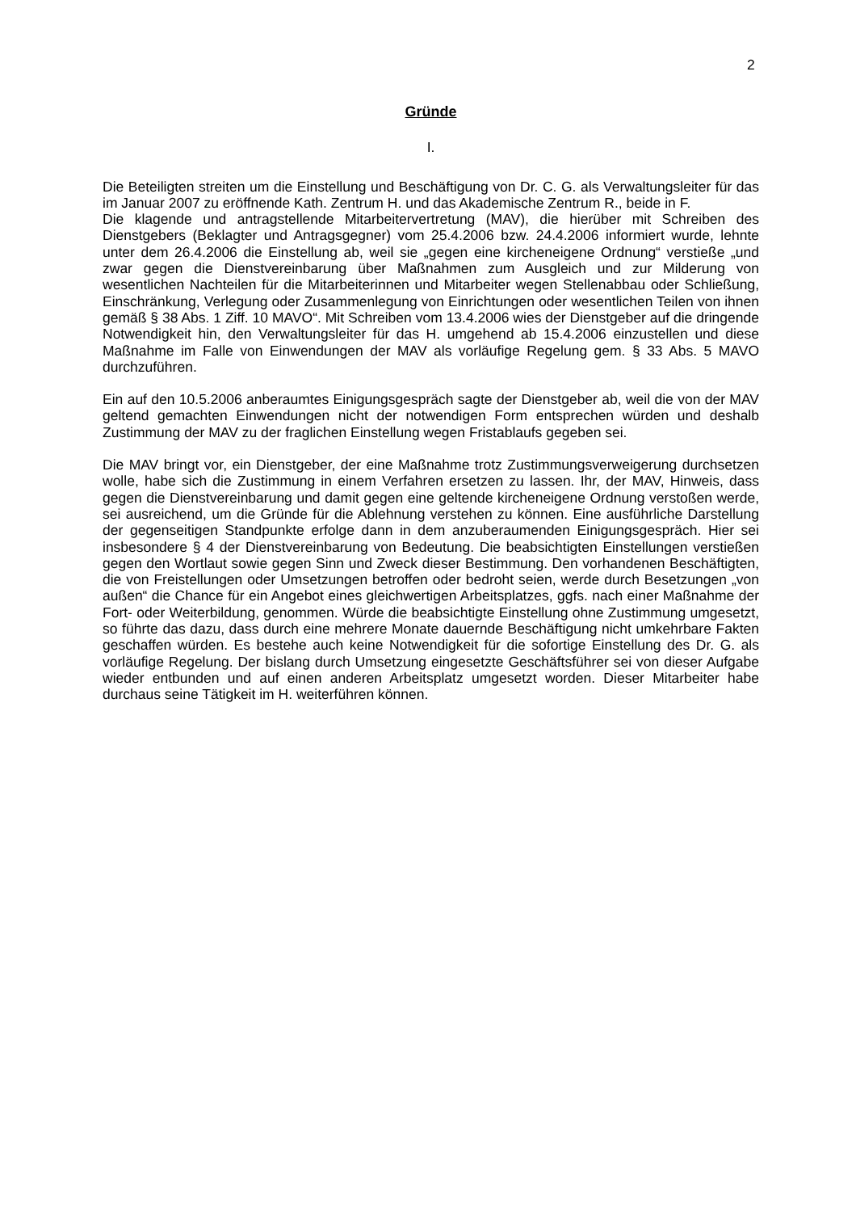2
Gründe
I.
Die Beteiligten streiten um die Einstellung und Beschäftigung von Dr. C. G. als Verwaltungsleiter für das im Januar 2007 zu eröffnende Kath. Zentrum H. und das Akademische Zentrum R., beide in F.
Die klagende und antragstellende Mitarbeitervertretung (MAV), die hierüber mit Schreiben des Dienstgebers (Beklagter und Antragsgegner) vom 25.4.2006 bzw. 24.4.2006 informiert wurde, lehnte unter dem 26.4.2006 die Einstellung ab, weil sie „gegen eine kircheneigene Ordnung“ verstieße „und zwar gegen die Dienstvereinbarung über Maßnahmen zum Ausgleich und zur Milderung von wesentlichen Nachteilen für die Mitarbeiterinnen und Mitarbeiter wegen Stellenabbau oder Schließung, Einschränkung, Verlegung oder Zusammenlegung von Einrichtungen oder wesentlichen Teilen von ihnen gemäß § 38 Abs. 1 Ziff. 10 MAVO“. Mit Schreiben vom 13.4.2006 wies der Dienstgeber auf die dringende Notwendigkeit hin, den Verwaltungsleiter für das H. umgehend ab 15.4.2006 einzustellen und diese Maßnahme im Falle von Einwendungen der MAV als vorläufige Regelung gem. § 33 Abs. 5 MAVO durchzuführen.
Ein auf den 10.5.2006 anberaumtes Einigungsgespräch sagte der Dienstgeber ab, weil die von der MAV geltend gemachten Einwendungen nicht der notwendigen Form entsprechen würden und deshalb Zustimmung der MAV zu der fraglichen Einstellung wegen Fristablaufs gegeben sei.
Die MAV bringt vor, ein Dienstgeber, der eine Maßnahme trotz Zustimmungsverweigerung durchsetzen wolle, habe sich die Zustimmung in einem Verfahren ersetzen zu lassen. Ihr, der MAV, Hinweis, dass gegen die Dienstvereinbarung und damit gegen eine geltende kircheneigene Ordnung verstoßen werde, sei ausreichend, um die Gründe für die Ablehnung verstehen zu können. Eine ausführliche Darstellung der gegenseitigen Standpunkte erfolge dann in dem anzuberaumenden Einigungsgespräch. Hier sei insbesondere § 4 der Dienstvereinbarung von Bedeutung. Die beabsichtigten Einstellungen verstießen gegen den Wortlaut sowie gegen Sinn und Zweck dieser Bestimmung. Den vorhandenen Beschäftigten, die von Freistellungen oder Umsetzungen betroffen oder bedroht seien, werde durch Besetzungen „von außen“ die Chance für ein Angebot eines gleichwertigen Arbeitsplatzes, ggfs. nach einer Maßnahme der Fort- oder Weiterbildung, genommen. Würde die beabsichtigte Einstellung ohne Zustimmung umgesetzt, so führte das dazu, dass durch eine mehrere Monate dauernde Beschäftigung nicht umkehrbare Fakten geschaffen würden. Es bestehe auch keine Notwendigkeit für die sofortige Einstellung des Dr. G. als vorläufige Regelung. Der bislang durch Umsetzung eingesetzte Geschäftsführer sei von dieser Aufgabe wieder entbunden und auf einen anderen Arbeitsplatz umgesetzt worden. Dieser Mitarbeiter habe durchaus seine Tätigkeit im H. weiterführen können.